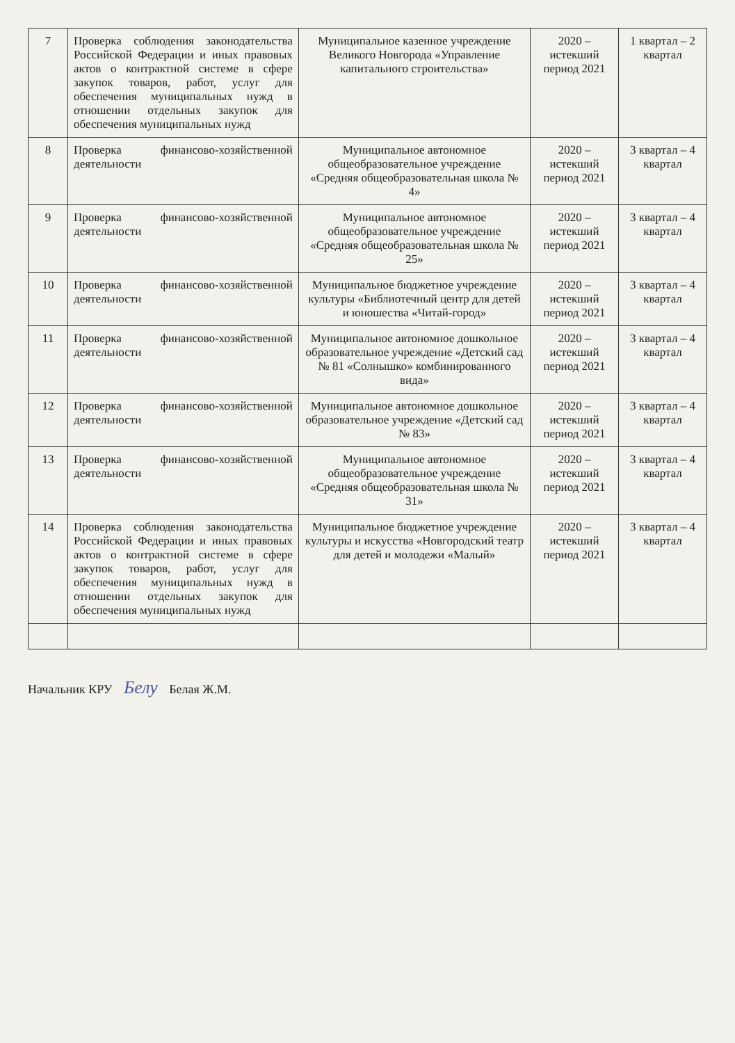| 7 | Проверка соблюдения законодательства Российской Федерации и иных правовых актов о контрактной системе в сфере закупок товаров, работ, услуг для обеспечения муниципальных нужд в отношении отдельных закупок для обеспечения муниципальных нужд | Муниципальное казенное учреждение Великого Новгорода «Управление капитального строительства» | 2020 – истекший период 2021 | 1 квартал – 2 квартал |
| 8 | Проверка финансово-хозяйственной деятельности | Муниципальное автономное общеобразовательное учреждение «Средняя общеобразовательная школа № 4» | 2020 – истекший период 2021 | 3 квартал – 4 квартал |
| 9 | Проверка финансово-хозяйственной деятельности | Муниципальное автономное общеобразовательное учреждение «Средняя общеобразовательная школа № 25» | 2020 – истекший период 2021 | 3 квартал – 4 квартал |
| 10 | Проверка финансово-хозяйственной деятельности | Муниципальное бюджетное учреждение культуры «Библиотечный центр для детей и юношества «Читай-город» | 2020 – истекший период 2021 | 3 квартал – 4 квартал |
| 11 | Проверка финансово-хозяйственной деятельности | Муниципальное автономное дошкольное образовательное учреждение «Детский сад № 81 «Солнышко» комбинированного вида» | 2020 – истекший период 2021 | 3 квартал – 4 квартал |
| 12 | Проверка финансово-хозяйственной деятельности | Муниципальное автономное дошкольное образовательное учреждение «Детский сад № 83» | 2020 – истекший период 2021 | 3 квартал – 4 квартал |
| 13 | Проверка финансово-хозяйственной деятельности | Муниципальное автономное общеобразовательное учреждение «Средняя общеобразовательная школа № 31» | 2020 – истекший период 2021 | 3 квартал – 4 квартал |
| 14 | Проверка соблюдения законодательства Российской Федерации и иных правовых актов о контрактной системе в сфере закупок товаров, работ, услуг для обеспечения муниципальных нужд в отношении отдельных закупок для обеспечения муниципальных нужд | Муниципальное бюджетное учреждение культуры и искусства «Новгородский театр для детей и молодежи «Малый» | 2020 – истекший период 2021 | 3 квартал – 4 квартал |
Начальник КРУ Белу Белая Ж.М.